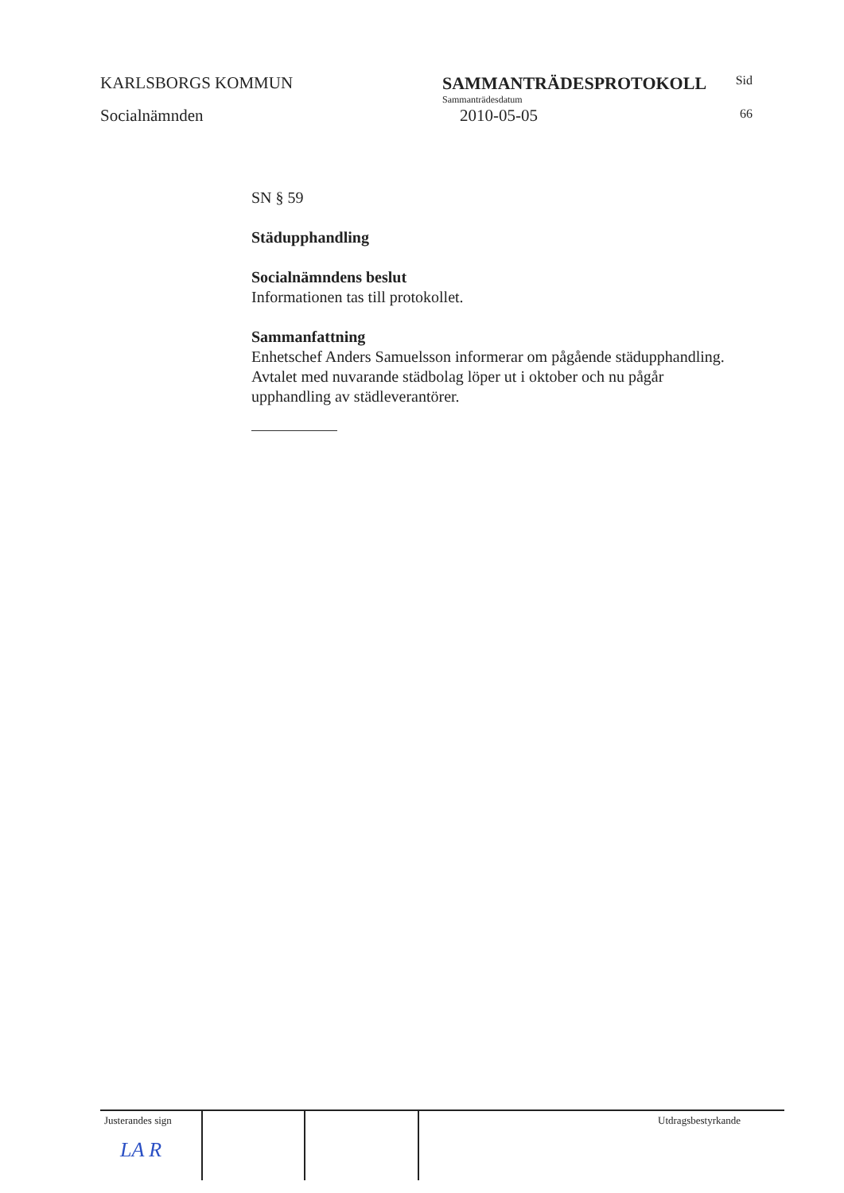KARLSBORGS KOMMUN
Socialnämnden
SAMMANTRÄDESPROTOKOLL
Sammanträdesdatum
2010-05-05
Sid
66
SN § 59
Städupphandling
Socialnämndens beslut
Informationen tas till protokollet.
Sammanfattning
Enhetschef Anders Samuelsson informerar om pågående städupphandling. Avtalet med nuvarande städbolag löper ut i oktober och nu pågår upphandling av städleverantörer.
Justerandes sign
LA ⁠R
Utdragsbestyrkande